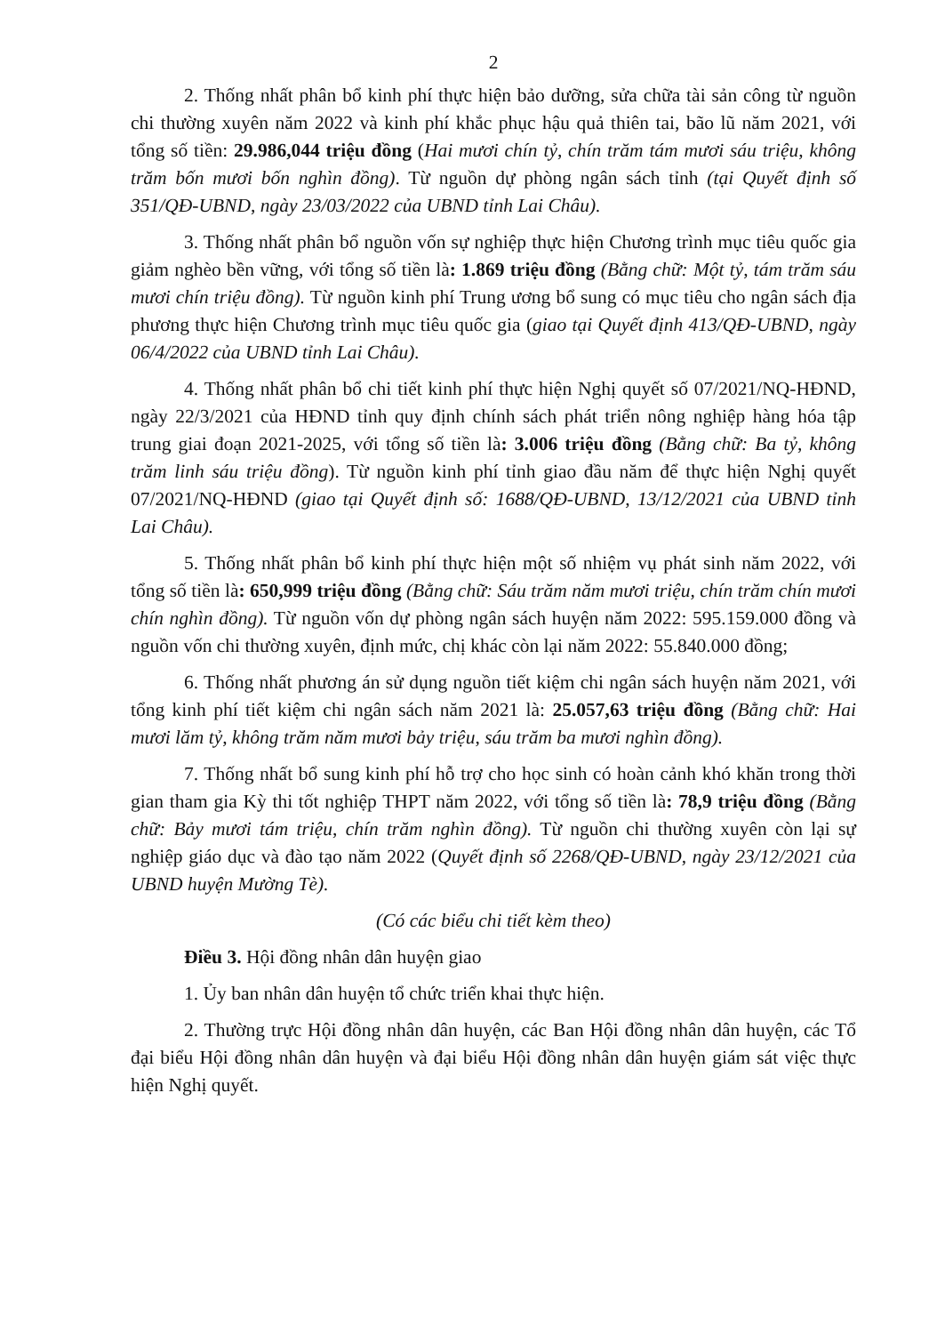2
2. Thống nhất phân bổ kinh phí thực hiện bảo dưỡng, sửa chữa tài sản công từ nguồn chi thường xuyên năm 2022 và kinh phí khắc phục hậu quả thiên tai, bão lũ năm 2021, với tổng số tiền: 29.986,044 triệu đồng (Hai mươi chín tỷ, chín trăm tám mươi sáu triệu, không trăm bốn mươi bốn nghìn đồng). Từ nguồn dự phòng ngân sách tỉnh (tại Quyết định số 351/QĐ-UBND, ngày 23/03/2022 của UBND tỉnh Lai Châu).
3. Thống nhất phân bổ nguồn vốn sự nghiệp thực hiện Chương trình mục tiêu quốc gia giảm nghèo bền vững, với tổng số tiền là: 1.869 triệu đồng (Bằng chữ: Một tỷ, tám trăm sáu mươi chín triệu đồng). Từ nguồn kinh phí Trung ương bổ sung có mục tiêu cho ngân sách địa phương thực hiện Chương trình mục tiêu quốc gia (giao tại Quyết định 413/QĐ-UBND, ngày 06/4/2022 của UBND tỉnh Lai Châu).
4. Thống nhất phân bổ chi tiết kinh phí thực hiện Nghị quyết số 07/2021/NQ-HĐND, ngày 22/3/2021 của HĐND tỉnh quy định chính sách phát triển nông nghiệp hàng hóa tập trung giai đoạn 2021-2025, với tổng số tiền là: 3.006 triệu đồng (Bằng chữ: Ba tỷ, không trăm linh sáu triệu đồng). Từ nguồn kinh phí tỉnh giao đầu năm để thực hiện Nghị quyết 07/2021/NQ-HĐND (giao tại Quyết định số: 1688/QĐ-UBND, 13/12/2021 của UBND tỉnh Lai Châu).
5. Thống nhất phân bổ kinh phí thực hiện một số nhiệm vụ phát sinh năm 2022, với tổng số tiền là: 650,999 triệu đồng (Bằng chữ: Sáu trăm năm mươi triệu, chín trăm chín mươi chín nghìn đồng). Từ nguồn vốn dự phòng ngân sách huyện năm 2022: 595.159.000 đồng và nguồn vốn chi thường xuyên, định mức, chị khác còn lại năm 2022: 55.840.000 đồng;
6. Thống nhất phương án sử dụng nguồn tiết kiệm chi ngân sách huyện năm 2021, với tổng kinh phí tiết kiệm chi ngân sách năm 2021 là: 25.057,63 triệu đồng (Bằng chữ: Hai mươi lăm tỷ, không trăm năm mươi bảy triệu, sáu trăm ba mươi nghìn đồng).
7. Thống nhất bổ sung kinh phí hỗ trợ cho học sinh có hoàn cảnh khó khăn trong thời gian tham gia Kỳ thi tốt nghiệp THPT năm 2022, với tổng số tiền là: 78,9 triệu đồng (Bằng chữ: Bảy mươi tám triệu, chín trăm nghìn đồng). Từ nguồn chi thường xuyên còn lại sự nghiệp giáo dục và đào tạo năm 2022 (Quyết định số 2268/QĐ-UBND, ngày 23/12/2021 của UBND huyện Mường Tè).
(Có các biểu chi tiết kèm theo)
Điều 3. Hội đồng nhân dân huyện giao
1. Ủy ban nhân dân huyện tổ chức triển khai thực hiện.
2. Thường trực Hội đồng nhân dân huyện, các Ban Hội đồng nhân dân huyện, các Tổ đại biểu Hội đồng nhân dân huyện và đại biểu Hội đồng nhân dân huyện giám sát việc thực hiện Nghị quyết.